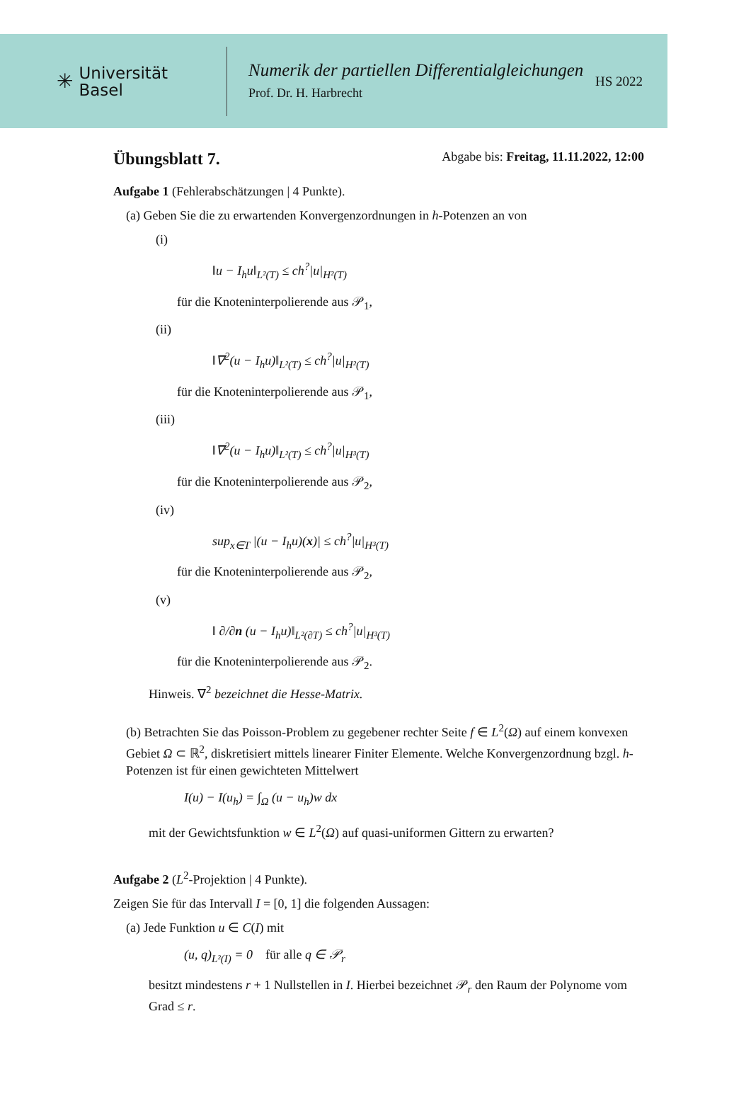✳ Universität
Basel
Numerik der partiellen Differentialgleichungen
Prof. Dr. H. Harbrecht
HS 2022
Übungsblatt 7. Abgabe bis: Freitag, 11.11.2022, 12:00
Aufgabe 1 (Fehlerabschätzungen | 4 Punkte).
(a) Geben Sie die zu erwartenden Konvergenzordnungen in h-Potenzen an von
(i)
‖u − I<sub>h</sub>u‖<sub>L²(T)</sub> ≤ ch<sup>?</sup>|u|<sub>H²(T)</sub>
für die Knoteninterpolierende aus 𝒫<sub>1</sub>,
(ii)
‖∇<sup>2</sup>(u − I<sub>h</sub>u)‖<sub>L²(T)</sub> ≤ ch<sup>?</sup>|u|<sub>H²(T)</sub>
für die Knoteninterpolierende aus 𝒫<sub>1</sub>,
(iii)
‖∇<sup>2</sup>(u − I<sub>h</sub>u)‖<sub>L²(T)</sub> ≤ ch<sup>?</sup>|u|<sub>H³(T)</sub>
für die Knoteninterpolierende aus 𝒫<sub>2</sub>,
(iv)
sup<sub>x∈T</sub> |(u − I<sub>h</sub>u)(x)| ≤ ch<sup>?</sup>|u|<sub>H³(T)</sub>
für die Knoteninterpolierende aus 𝒫<sub>2</sub>,
(v)
‖ ∂/∂n (u − I<sub>h</sub>u)‖<sub>L²(∂T)</sub> ≤ ch<sup>?</sup>|u|<sub>H³(T)</sub>
für die Knoteninterpolierende aus 𝒫<sub>2</sub>.
Hinweis. ∇<sup>2</sup> bezeichnet die Hesse-Matrix.
(b) Betrachten Sie das Poisson-Problem zu gegebener rechter Seite f ∈ L<sup>2</sup>(Ω) auf einem konvexen Gebiet Ω ⊂ ℝ<sup>2</sup>, diskretisiert mittels linearer Finiter Elemente. Welche Konvergenzordnung bzgl. h-Potenzen ist für einen gewichteten Mittelwert
I(u) − I(u<sub>h</sub>) = ∫<sub>Ω</sub> (u − u<sub>h</sub>)w dx
mit der Gewichtsfunktion w ∈ L<sup>2</sup>(Ω) auf quasi-uniformen Gittern zu erwarten?
Aufgabe 2 (L<sup>2</sup>-Projektion | 4 Punkte).
Zeigen Sie für das Intervall I = [0, 1] die folgenden Aussagen:
(a) Jede Funktion u ∈ C(I) mit
(u, q)<sub>L²(I)</sub> = 0 für alle q ∈ 𝒫<sub>r</sub>
besitzt mindestens r + 1 Nullstellen in I. Hierbei bezeichnet 𝒫<sub>r</sub> den Raum der Polynome vom Grad ≤ r.